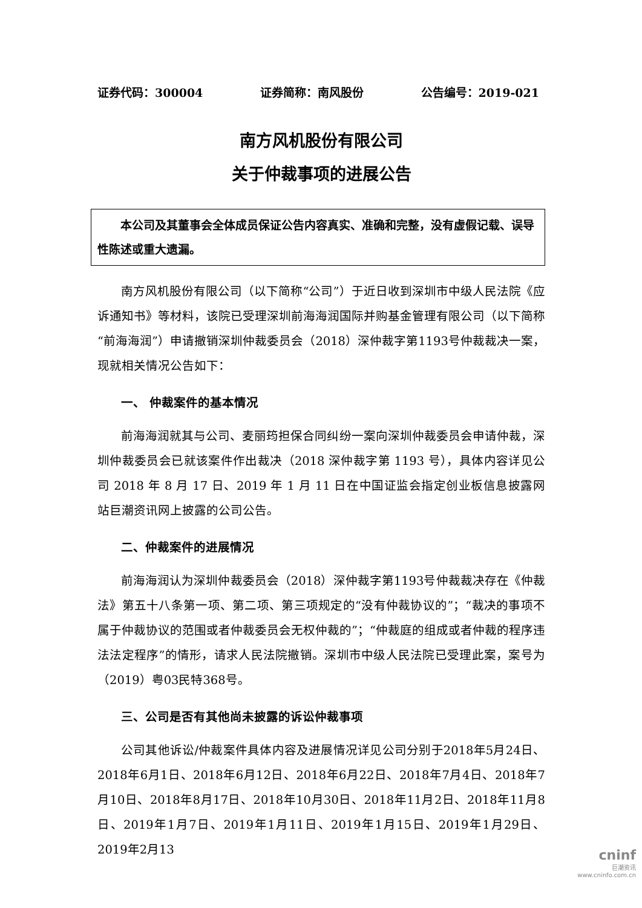证券代码：300004 证券简称：南风股份 公告编号：2019-021
南方风机股份有限公司
关于仲裁事项的进展公告
本公司及其董事会全体成员保证公告内容真实、准确和完整，没有虚假记载、误导性陈述或重大遗漏。
南方风机股份有限公司（以下简称“公司”）于近日收到深圳市中级人民法院《应诉通知书》等材料，该院已受理深圳前海海润国际并购基金管理有限公司（以下简称“前海海润”）申请撤销深圳仲裁委员会（2018）深仲裁字第1193号仲裁裁决一案，现就相关情况公告如下：
一、 仲裁案件的基本情况
前海海润就其与公司、麦丽筠担保合同纠纷一案向深圳仲裁委员会申请仲裁，深圳仲裁委员会已就该案件作出裁决（2018 深仲裁字第 1193 号），具体内容详见公司 2018 年 8 月 17 日、2019 年 1 月 11 日在中国证监会指定创业板信息披露网站巨潮资讯网上披露的公司公告。
二、仲裁案件的进展情况
前海海润认为深圳仲裁委员会（2018）深仲裁字第1193号仲裁裁决存在《仲裁法》第五十八条第一项、第二项、第三项规定的“没有仲裁协议的”；“裁决的事项不属于仲裁协议的范围或者仲裁委员会无权仲裁的”；“仲裁庭的组成或者仲裁的程序违法法定程序”的情形，请求人民法院撤销。深圳市中级人民法院已受理此案，案号为（2019）粤03民特368号。
三、公司是否有其他尚未披露的诉讼仲裁事项
公司其他诉讼/仲裁案件具体内容及进展情况详见公司分别于2018年5月24日、2018年6月1日、2018年6月12日、2018年6月22日、2018年7月4日、2018年7月10日、2018年8月17日、2018年10月30日、2018年11月2日、2018年11月8日、2019年1月7日、2019年1月11日、2019年1月15日、2019年1月29日、2019年2月13
cninf
巨潮资讯
www.cninfo.com.cn